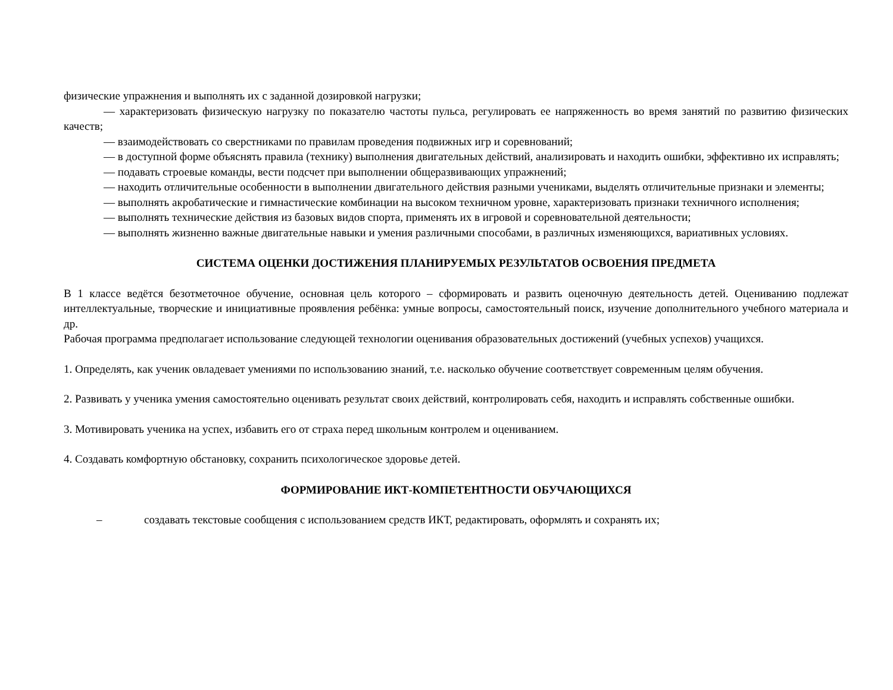физические упражнения и выполнять их с заданной дозировкой нагрузки;
— характеризовать физическую нагрузку по показателю частоты пульса, регулировать ее напряженность во время занятий по развитию физических качеств;
— взаимодействовать со сверстниками по правилам проведения подвижных игр и соревнований;
— в доступной форме объяснять правила (технику) выполнения двигательных действий, анализировать и находить ошибки, эффективно их исправлять;
— подавать строевые команды, вести подсчет при выполнении общеразвивающих упражнений;
— находить отличительные особенности в выполнении двигательного действия разными учениками, выделять отличительные признаки и элементы;
— выполнять акробатические и гимнастические комбинации на высоком техничном уровне, характеризовать признаки техничного исполнения;
— выполнять технические действия из базовых видов спорта, применять их в игровой и соревновательной деятельности;
— выполнять жизненно важные двигательные навыки и умения различными способами, в различных изменяющихся, вариативных условиях.
СИСТЕМА ОЦЕНКИ ДОСТИЖЕНИЯ ПЛАНИРУЕМЫХ РЕЗУЛЬТАТОВ ОСВОЕНИЯ ПРЕДМЕТА
В 1 классе ведётся безотметочное обучение, основная цель которого – сформировать и развить оценочную деятельность детей. Оцениванию подлежат интеллектуальные, творческие и инициативные проявления ребёнка: умные вопросы, самостоятельный поиск, изучение дополнительного учебного материала и др.
Рабочая программа предполагает использование следующей технологии оценивания образовательных достижений (учебных успехов) учащихся.
1. Определять, как ученик овладевает умениями по использованию знаний, т.е. насколько обучение соответствует современным целям обучения.
2. Развивать у ученика умения самостоятельно оценивать результат своих действий, контролировать себя, находить и исправлять собственные ошибки.
3. Мотивировать ученика на успех, избавить его от страха перед школьным контролем и оцениванием.
4. Создавать комфортную обстановку, сохранить психологическое здоровье детей.
ФОРМИРОВАНИЕ ИКТ-КОМПЕТЕНТНОСТИ ОБУЧАЮЩИХСЯ
– создавать текстовые сообщения с использованием средств ИКТ, редактировать, оформлять и сохранять их;